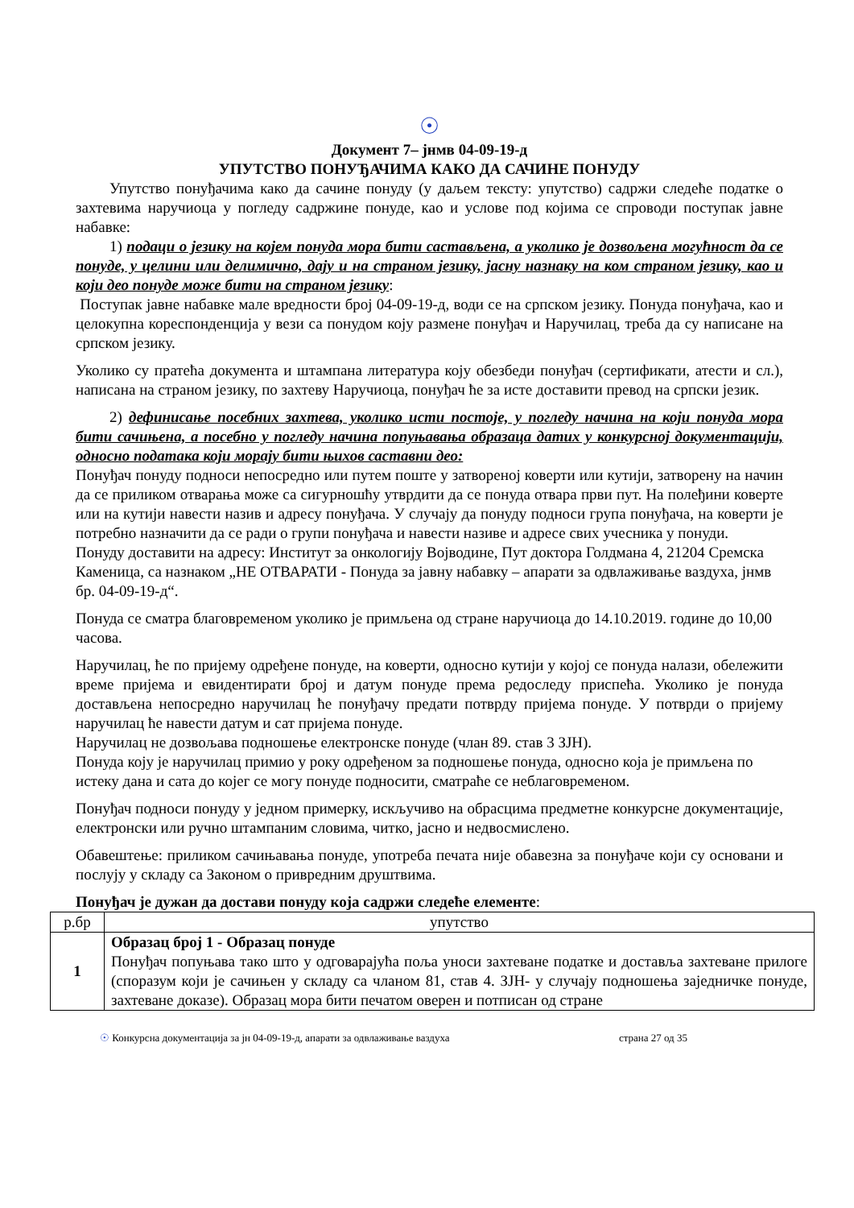☉
Документ 7– јнмв 04-09-19-д
УПУТСТВО ПОНУЂАЧИМА КАКО ДА САЧИНЕ ПОНУДУ
Упутство понуђачима како да сачине понуду (у даљем тексту: упутство) садржи следеће податке о захтевима наручиоца у погледу садржине понуде, као и услове под којима се спроводи поступак јавне набавке:
1) подаци о језику на којем понуда мора бити састављена, а уколико је дозвољена могућност да се понуде, у целини или делимично, дају и на страном језику, јасну назнаку на ком страном језику, као и који део понуде може бити на страном језику:
Поступак јавне набавке мале вредности број 04-09-19-д, води се на српском језику. Понуда понуђача, као и целокупна кореспонденција у вези са понудом коју размене понуђач и Наручилац, треба да су написане на српском језику.
Уколико су пратећа документа и штампана литература коју обезбеди понуђач (сертификати, атести и сл.), написана на страном језику, по захтеву Наручиоца, понуђач ће за исте доставити превод на српски језик.
2) дефинисање посебних захтева, уколико исти постоје, у погледу начина на који понуда мора бити сачињена, а посебно у погледу начина попуњавања образаца датих у конкурсној документацији, односно података који морају бити њихов саставни део:
Понуђач понуду подноси непосредно или путем поште у затвореној коверти или кутији, затворену на начин да се приликом отварања може са сигурношћу утврдити да се понуда отвара први пут. На полеђини коверте или на кутији навести назив и адресу понуђача. У случају да понуду подноси група понуђача, на коверти је потребно назначити да се ради о групи понуђача и навести називе и адресе свих учесника у понуди.
Понуду доставити на адресу: Институт за онкологију Војводине, Пут доктора Голдмана 4, 21204 Сремска Каменица, са назнаком „НЕ ОТВАРАТИ - Понуда за јавну набавку – апарати за одвлаживање ваздуха, јнмв бр. 04-09-19-д“.
Понуда се сматра благовременом уколико је примљена од стране наручиоца до 14.10.2019. године до 10,00 часова.
Наручилац, ће по пријему одређене понуде, на коверти, односно кутији у којој се понуда налази, обележити време пријема и евидентирати број и датум понуде према редоследу приспећа. Уколико је понуда достављена непосредно наручилац ће понуђачу предати потврду пријема понуде. У потврди о пријему наручилац ће навести датум и сат пријема понуде.
Наручилац не дозвољава подношење електронске понуде (члан 89. став 3 ЗЈН).
Понуда коју је наручилац примио у року одређеном за подношење понуда, односно која је примљена по истеку дана и сата до којег се могу понуде подносити, сматраће се неблаговременом.
Понуђач подноси понуду у једном примерку, искључиво на обрасцима предметне конкурсне документације, електронски или ручно штампаним словима, читко, јасно и недвосмислено.
Обавештење: приликом сачињавања понуде, употреба печата није обавезна за понуђаче који су основани и послују у складу са Законом о привредним друштвима.
Понуђач је дужан да достави понуду која садржи следеће елементе:
| р.бр | упутство |
| --- | --- |
| 1 | Образац број 1 - Образац понуде Понуђач попуњава тако што у одговарајућа поља уноси захтеване податке и доставља захтеване прилоге (споразум који је сачињен у складу са чланом 81, став 4. ЗЈН- у случају подношења заједничке понуде, захтеване доказе). Образац мора бити печатом оверен и потписан од стране |
☉ Конкурсна документација за јн 04-09-19-д, апарати за одвлаживање ваздуха страна 27 од 35